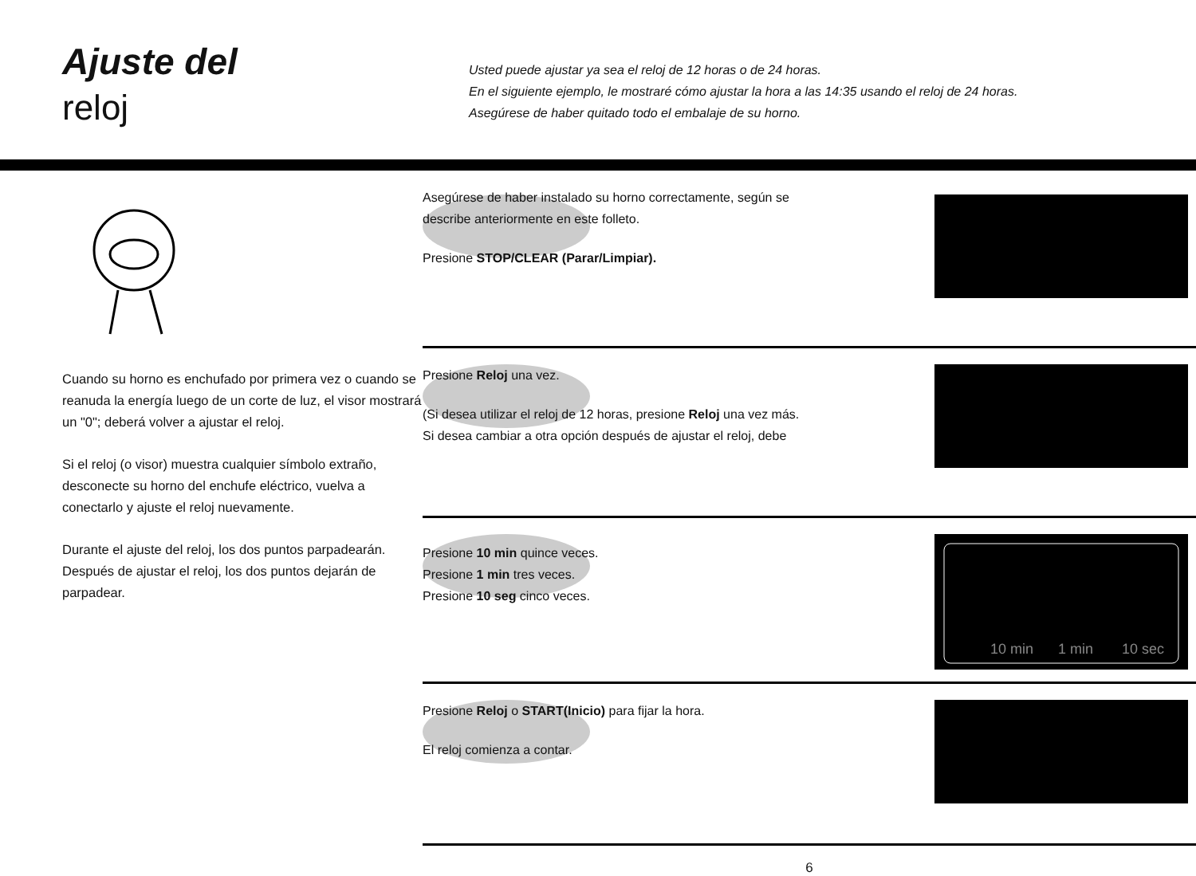Ajuste del
reloj
Usted puede ajustar ya sea el reloj de 12 horas o de 24 horas.
En el siguiente ejemplo, le mostraré cómo ajustar la hora a las 14:35 usando el reloj de 24 horas.
Asegúrese de haber quitado todo el embalaje de su horno.
Cuando su horno es enchufado por primera vez o cuando se reanuda la energía luego de un corte de luz, el visor mostrará un "0"; deberá volver a ajustar el reloj.
Si el reloj (o visor) muestra cualquier símbolo extraño, desconecte su horno del enchufe eléctrico, vuelva a conectarlo y ajuste el reloj nuevamente.
Durante el ajuste del reloj, los dos puntos parpadearán. Después de ajustar el reloj, los dos puntos dejarán de parpadear.
Asegúrese de haber instalado su horno correctamente, según se
describe anteriormente en este folleto.
Presione STOP/CLEAR (Parar/Limpiar).
Presione Reloj una vez.
(Si desea utilizar el reloj de 12 horas, presione Reloj una vez más.
Si desea cambiar a otra opción después de ajustar el reloj, debe
Presione 10 min quince veces.
Presione 1 min tres veces.
Presione 10 seg cinco veces.
10 min
1 min
10 sec
Presione Reloj o START(Inicio) para fijar la hora.
El reloj comienza a contar.
6